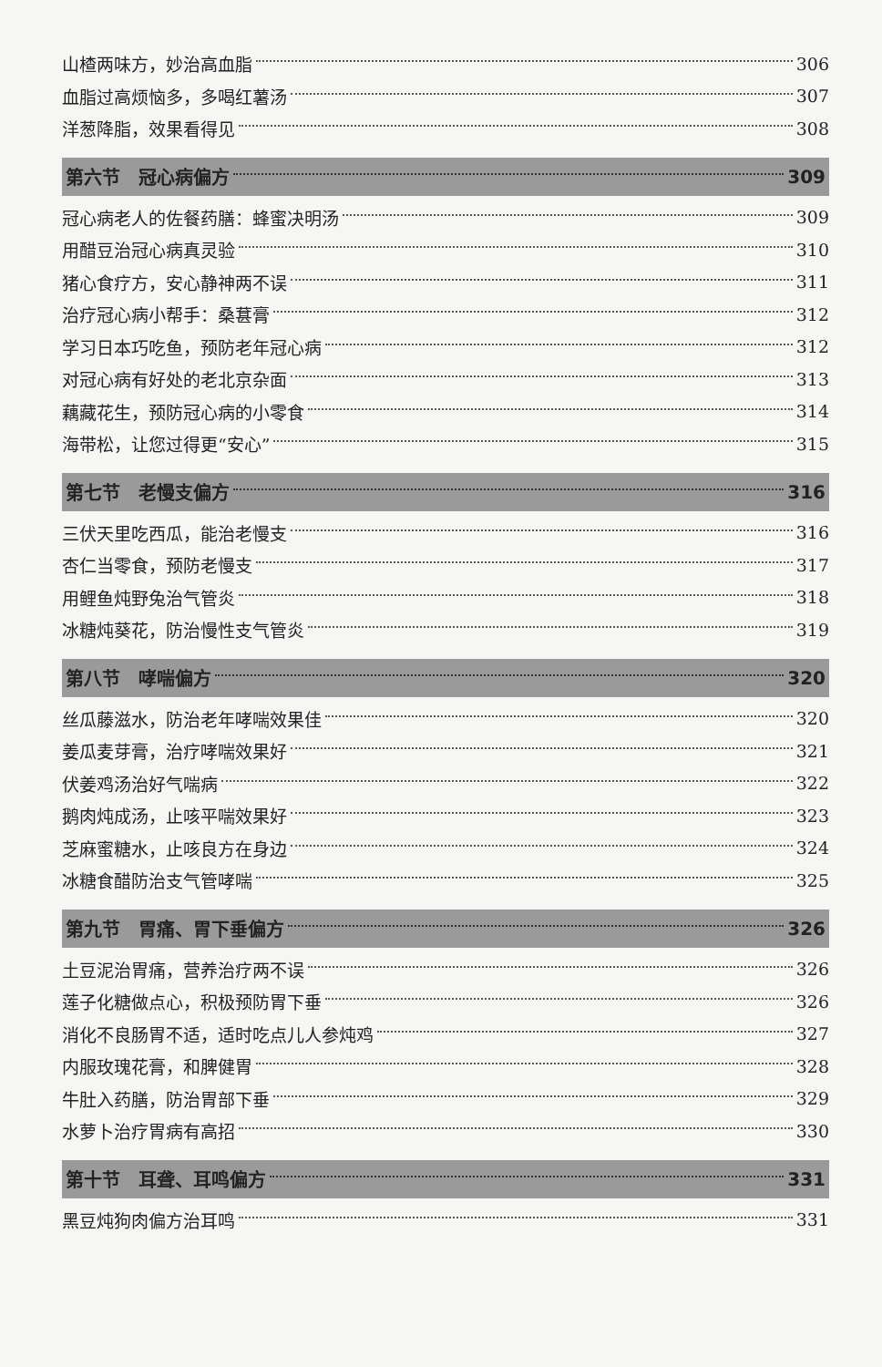山楂两味方，妙治高血脂 306
血脂过高烦恼多，多喝红薯汤 307
洋葱降脂，效果看得见 308
第六节　冠心病偏方 309
冠心病老人的佐餐药膳：蜂蜜决明汤 309
用醋豆治冠心病真灵验 310
猪心食疗方，安心静神两不误 311
治疗冠心病小帮手：桑葚膏 312
学习日本巧吃鱼，预防老年冠心病 312
对冠心病有好处的老北京杂面 313
藕藏花生，预防冠心病的小零食 314
海带松，让您过得更“安心” 315
第七节　老慢支偏方 316
三伏天里吃西瓜，能治老慢支 316
杏仁当零食，预防老慢支 317
用鲤鱼炖野兔治气管炎 318
冰糖炖葵花，防治慢性支气管炎 319
第八节　哮喘偏方 320
丝瓜藤滋水，防治老年哮喘效果佳 320
姜瓜麦芽膏，治疗哮喘效果好 321
伏姜鸡汤治好气喘病 322
鹅肉炖成汤，止咳平喘效果好 323
芝麻蜜糖水，止咳良方在身边 324
冰糖食醋防治支气管哮喘 325
第九节　胃痛、胃下垂偏方 326
土豆泥治胃痛，营养治疗两不误 326
莲子化糖做点心，积极预防胃下垂 326
消化不良肠胃不适，适时吃点儿人参炖鸡 327
内服玫瑰花膏，和脾健胃 328
牛肚入药膳，防治胃部下垂 329
水萝卜治疗胃病有高招 330
第十节　耳聋、耳鸣偏方 331
黑豆炖狗肉偏方治耳鸣 331